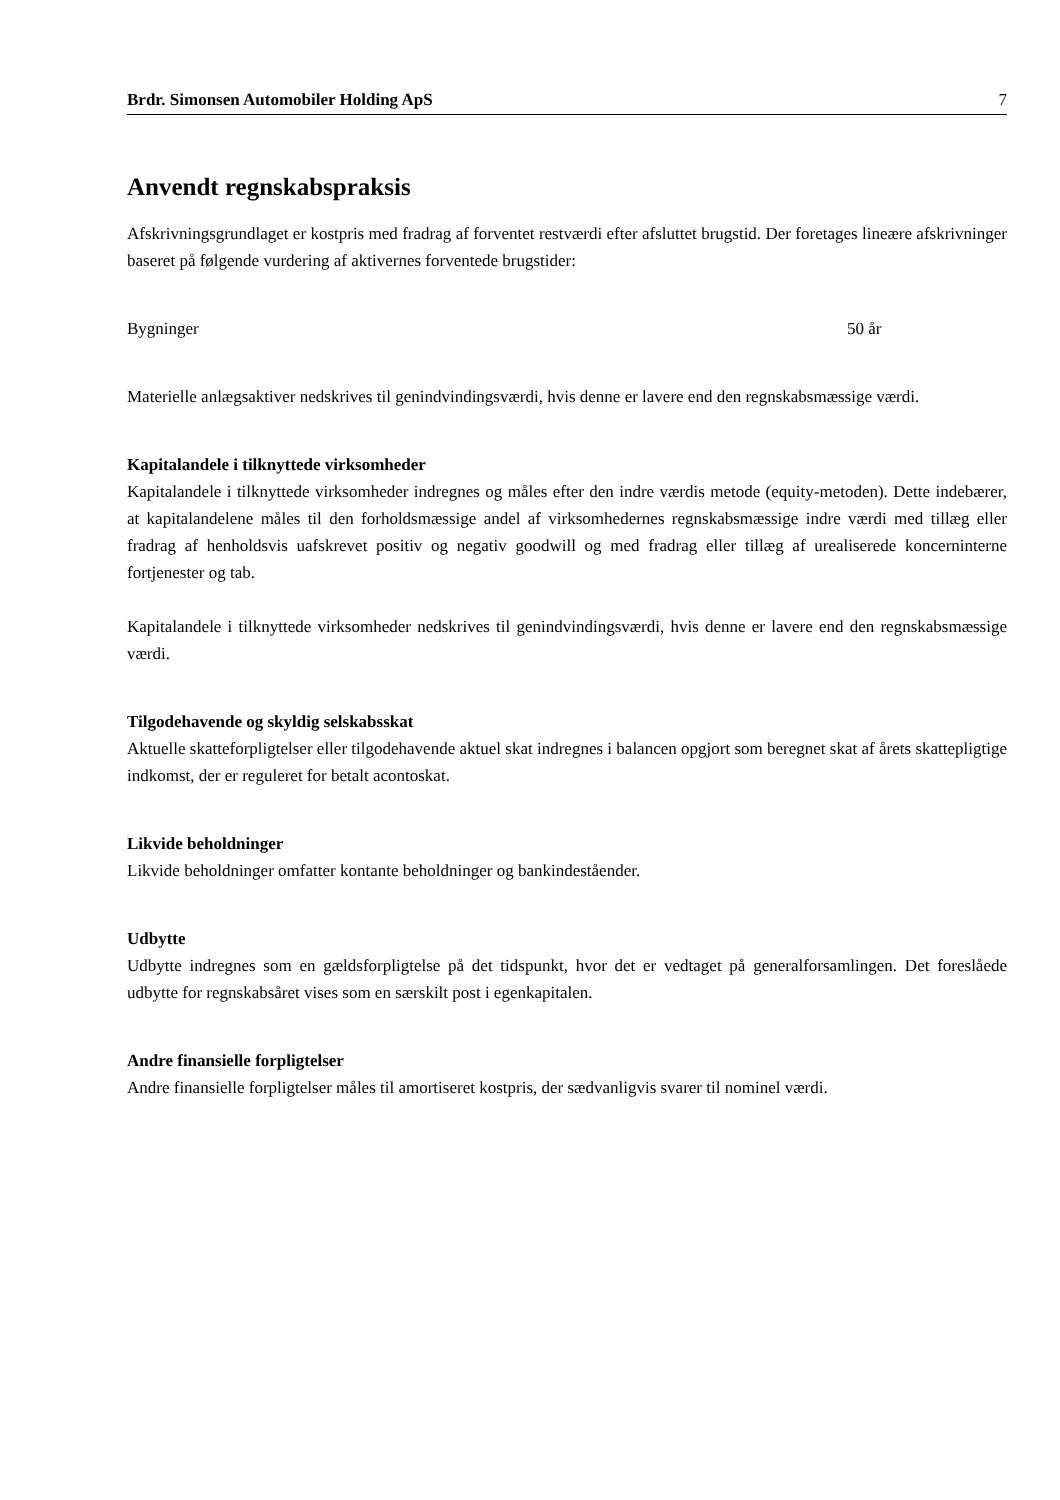Brdr. Simonsen Automobiler Holding ApS 7
Anvendt regnskabspraksis
Afskrivningsgrundlaget er kostpris med fradrag af forventet restværdi efter afsluttet brugstid. Der foretages lineære afskrivninger baseret på følgende vurdering af aktivernes forventede brugstider:
Bygninger 50 år
Materielle anlægsaktiver nedskrives til genindvindingsværdi, hvis denne er lavere end den regnskabsmæssige værdi.
Kapitalandele i tilknyttede virksomheder
Kapitalandele i tilknyttede virksomheder indregnes og måles efter den indre værdis metode (equity-metoden). Dette indebærer, at kapitalandelene måles til den forholdsmæssige andel af virksomhedernes regnskabsmæssige indre værdi med tillæg eller fradrag af henholdsvis uafskrevet positiv og negativ goodwill og med fradrag eller tillæg af urealiserede koncerninterne fortjenester og tab.
Kapitalandele i tilknyttede virksomheder nedskrives til genindvindingsværdi, hvis denne er lavere end den regnskabsmæssige værdi.
Tilgodehavende og skyldig selskabsskat
Aktuelle skatteforpligtelser eller tilgodehavende aktuel skat indregnes i balancen opgjort som beregnet skat af årets skattepligtige indkomst, der er reguleret for betalt acontoskat.
Likvide beholdninger
Likvide beholdninger omfatter kontante beholdninger og bankindeståender.
Udbytte
Udbytte indregnes som en gældsforpligtelse på det tidspunkt, hvor det er vedtaget på generalforsamlingen. Det foreslåede udbytte for regnskabsåret vises som en særskilt post i egenkapitalen.
Andre finansielle forpligtelser
Andre finansielle forpligtelser måles til amortiseret kostpris, der sædvanligvis svarer til nominel værdi.